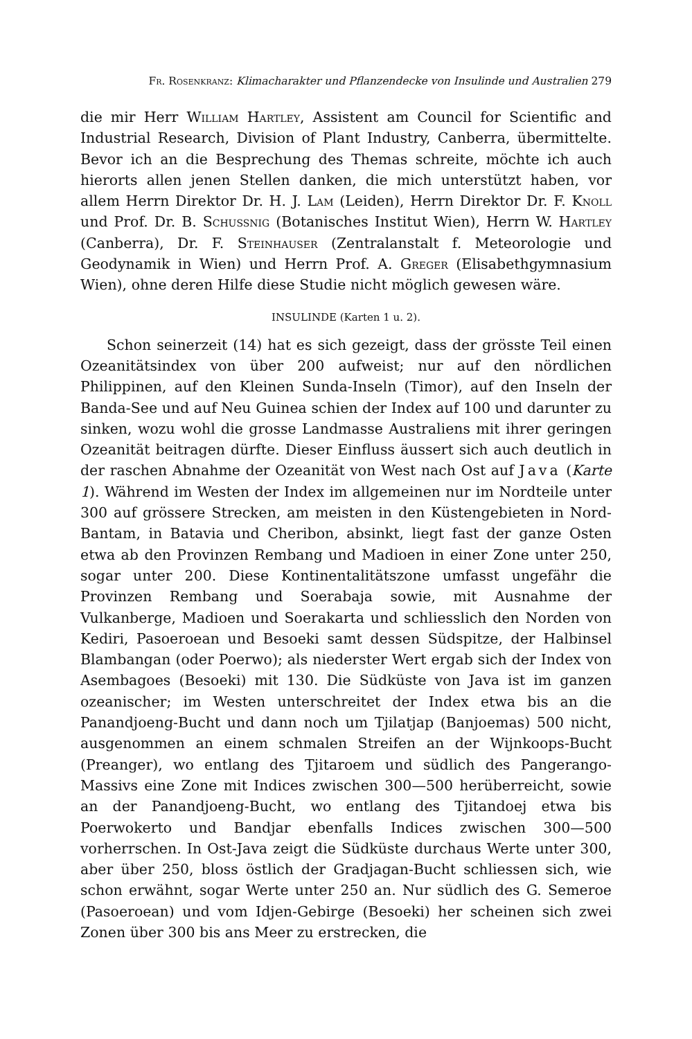Fr. Rosenkranz: Klimacharakter und Pflanzendecke von Insulinde und Australien 279
die mir Herr William Hartley, Assistent am Council for Scientific and Industrial Research, Division of Plant Industry, Canberra, übermittelte. Bevor ich an die Besprechung des Themas schreite, möchte ich auch hierorts allen jenen Stellen danken, die mich unterstützt haben, vor allem Herrn Direktor Dr. H. J. Lam (Leiden), Herrn Direktor Dr. F. Knoll und Prof. Dr. B. Schussnig (Botanisches Institut Wien), Herrn W. Hartley (Canberra), Dr. F. Steinhauser (Zentralanstalt f. Meteorologie und Geodynamik in Wien) und Herrn Prof. A. Greger (Elisabethgymnasium Wien), ohne deren Hilfe diese Studie nicht möglich gewesen wäre.
INSULINDE (Karten 1 u. 2).
Schon seinerzeit (14) hat es sich gezeigt, dass der grösste Teil einen Ozeanitätsindex von über 200 aufweist; nur auf den nördlichen Philippinen, auf den Kleinen Sunda-Inseln (Timor), auf den Inseln der Banda-See und auf Neu Guinea schien der Index auf 100 und darunter zu sinken, wozu wohl die grosse Landmasse Australiens mit ihrer geringen Ozeanität beitragen dürfte. Dieser Einfluss äussert sich auch deutlich in der raschen Abnahme der Ozeanität von West nach Ost auf Java (Karte 1). Während im Westen der Index im allgemeinen nur im Nordteile unter 300 auf grössere Strecken, am meisten in den Küstengebieten in Nord-Bantam, in Batavia und Cheribon, absinkt, liegt fast der ganze Osten etwa ab den Provinzen Rembang und Madioen in einer Zone unter 250, sogar unter 200. Diese Kontinentalitätszone umfasst ungefähr die Provinzen Rembang und Soerabaja sowie, mit Ausnahme der Vulkanberge, Madioen und Soerakarta und schliesslich den Norden von Kediri, Pasoeroean und Besoeki samt dessen Südspitze, der Halbinsel Blambangan (oder Poerwo); als niederster Wert ergab sich der Index von Asembagoes (Besoeki) mit 130. Die Südküste von Java ist im ganzen ozeanischer; im Westen unterschreitet der Index etwa bis an die Panandjoeng-Bucht und dann noch um Tjilatjap (Banjoemas) 500 nicht, ausgenommen an einem schmalen Streifen an der Wijnkoops-Bucht (Preanger), wo entlang des Tjitaroem und südlich des Pangerango-Massivs eine Zone mit Indices zwischen 300—500 herüberreicht, sowie an der Panandjoeng-Bucht, wo entlang des Tjitandoej etwa bis Poerwokerto und Bandjar ebenfalls Indices zwischen 300—500 vorherrschen. In Ost-Java zeigt die Südküste durchaus Werte unter 300, aber über 250, bloss östlich der Gradjagan-Bucht schliessen sich, wie schon erwähnt, sogar Werte unter 250 an. Nur südlich des G. Semeroe (Pasoeroean) und vom Idjen-Gebirge (Besoeki) her scheinen sich zwei Zonen über 300 bis ans Meer zu erstrecken, die